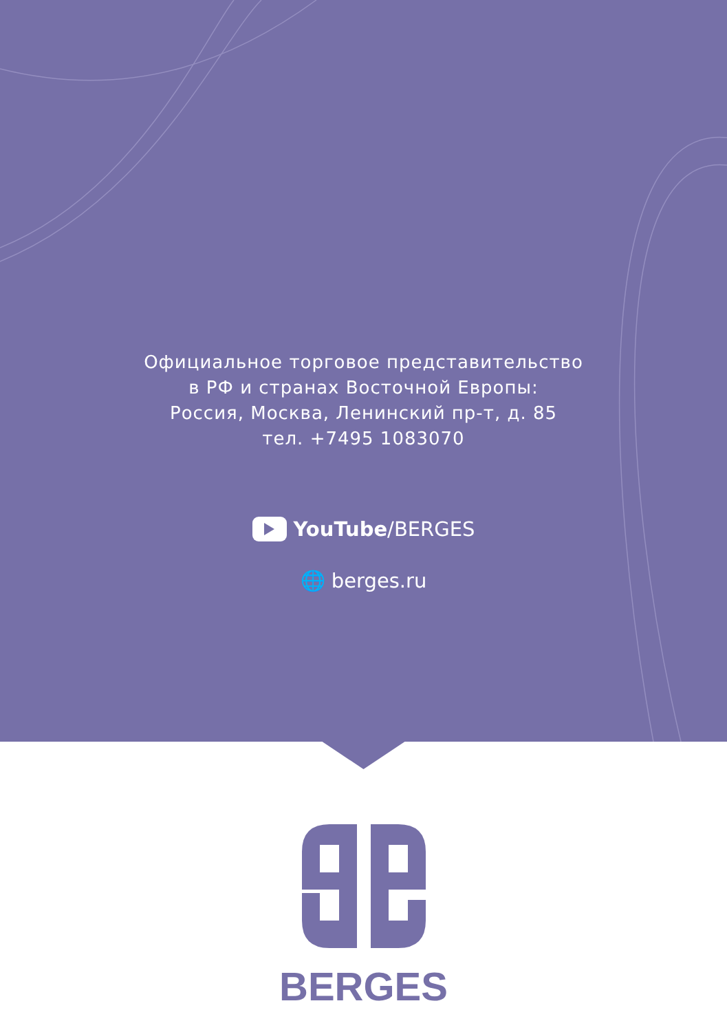Официальное торговое представительство
в РФ и странах Восточной Европы:
Россия, Москва, Ленинский пр-т, д. 85
тел. +7495 1083070
YouTube/BERGES
🌐 berges.ru
BERGES